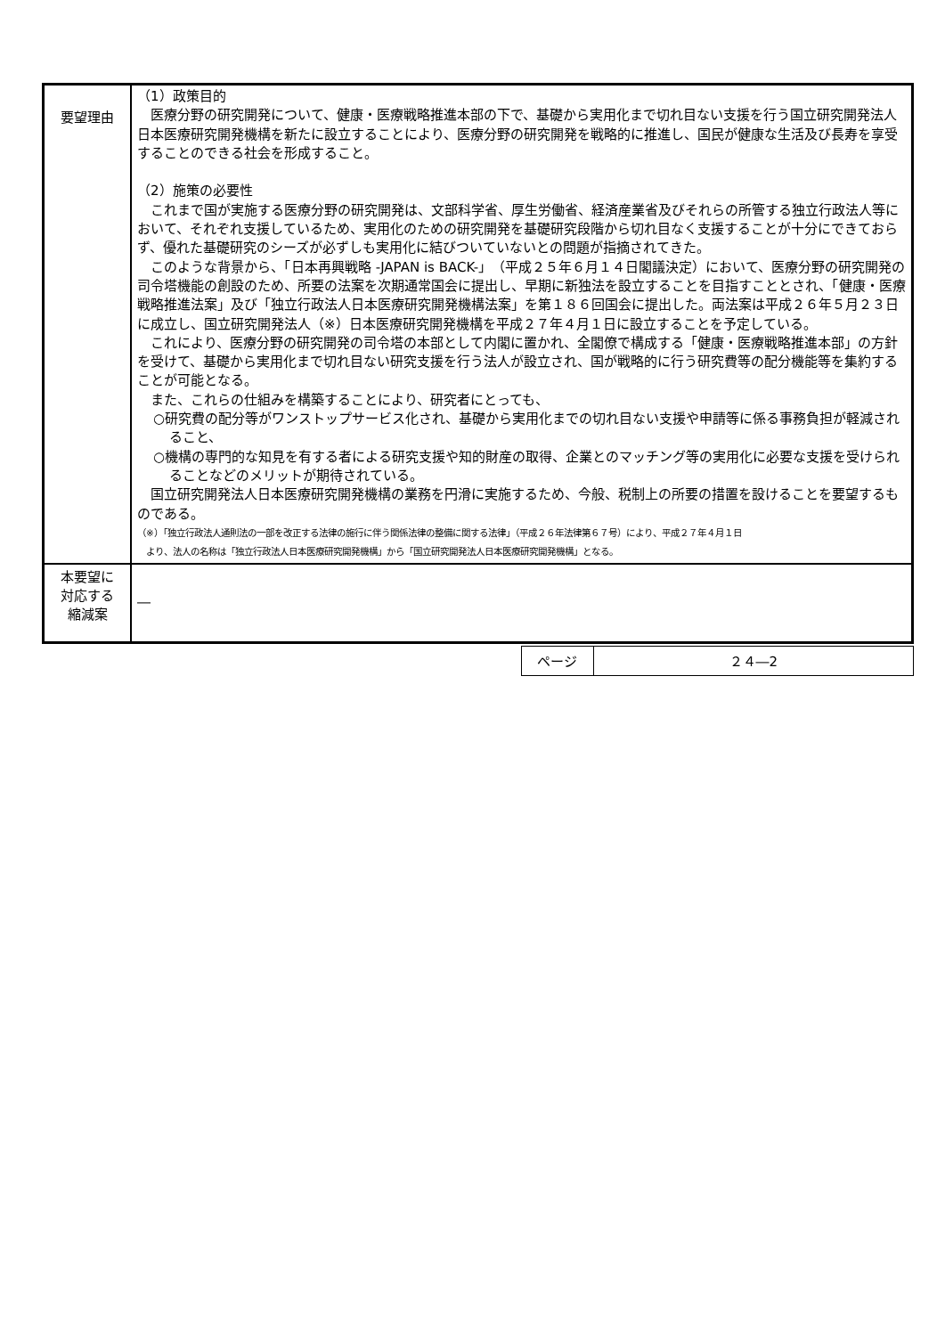| 要望理由 | （1）政策目的 医療分野の研究開発について、健康・医療戦略推進本部の下で、基礎から実用化まで切れ目ない支援を行う国立研究開発法人日本医療研究開発機構を新たに設立することにより、医療分野の研究開発を戦略的に推進し、国民が健康な生活及び長寿を享受することのできる社会を形成すること。 （2）施策の必要性 これまで国が実施する医療分野の研究開発は、文部科学省、厚生労働省、経済産業省及びそれらの所管する独立行政法人等において、それぞれ支援しているため、実用化のための研究開発を基礎研究段階から切れ目なく支援することが十分にできておらず、優れた基礎研究のシーズが必ずしも実用化に結びついていないとの問題が指摘されてきた。 このような背景から、「日本再興戦略 -JAPAN is BACK-」（平成２５年６月１４日閣議決定）において、医療分野の研究開発の司令塔機能の創設のため、所要の法案を次期通常国会に提出し、早期に新独法を設立することを目指すこととされ、「健康・医療戦略推進法案」及び「独立行政法人日本医療研究開発機構法案」を第１８６回国会に提出した。両法案は平成２６年５月２３日に成立し、国立研究開発法人（※）日本医療研究開発機構を平成２７年４月１日に設立することを予定している。 これにより、医療分野の研究開発の司令塔の本部として内閣に置かれ、全閣僚で構成する「健康・医療戦略推進本部」の方針を受けて、基礎から実用化まで切れ目ない研究支援を行う法人が設立され、国が戦略的に行う研究費等の配分機能等を集約することが可能となる。 また、これらの仕組みを構築することにより、研究者にとっても、 ○研究費の配分等がワンストップサービス化され、基礎から実用化までの切れ目ない支援や申請等に係る事務負担が軽減されること、 ○機構の専門的な知見を有する者による研究支援や知的財産の取得、企業とのマッチング等の実用化に必要な支援を受けられることなどのメリットが期待されている。 国立研究開発法人日本医療研究開発機構の業務を円滑に実施するため、今般、税制上の所要の措置を設けることを要望するものである。 （※）「独立行政法人通則法の一部を改正する法律の施行に伴う関係法律の整備に関する法律」（平成２６年法律第６７号）により、平成２７年４月１日 より、法人の名称は「独立行政法人日本医療研究開発機構」から「国立研究開発法人日本医療研究開発機構」となる。 |
| 本要望に 対応する 縮減案 | ― |
| ページ | ２４―2 |